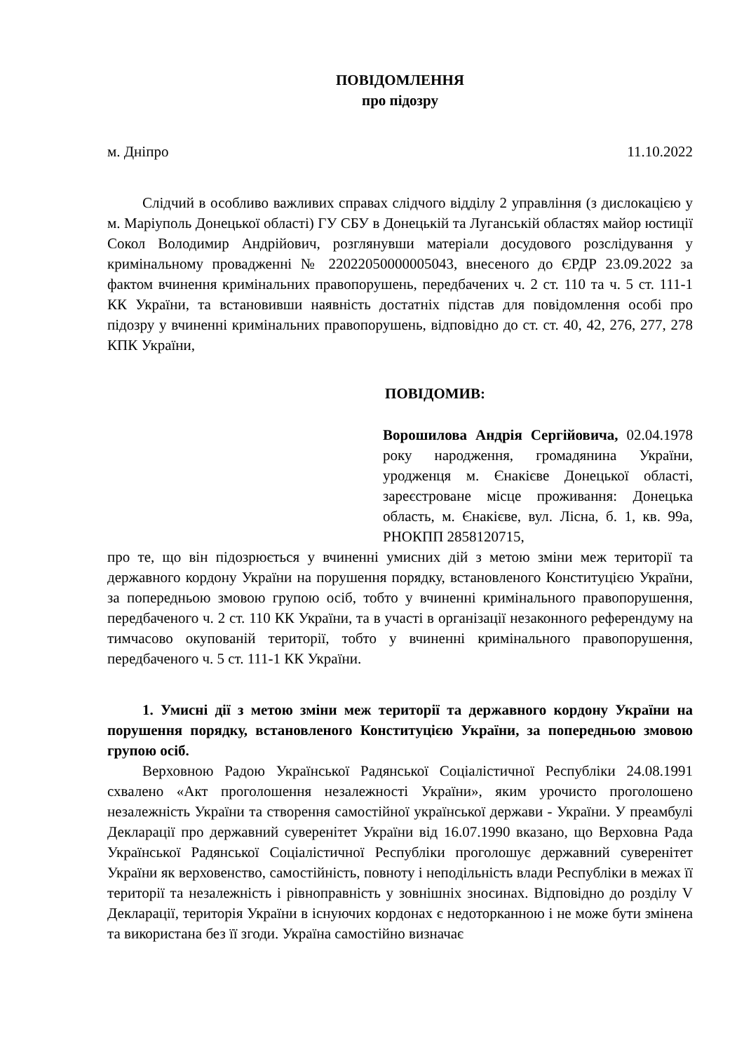ПОВІДОМЛЕННЯ
про підозру
м. Дніпро 11.10.2022
Слідчий в особливо важливих справах слідчого відділу 2 управління (з дислокацією у м. Маріуполь Донецької області) ГУ СБУ в Донецькій та Луганській областях майор юстиції Сокол Володимир Андрійович, розглянувши матеріали досудового розслідування у кримінальному провадженні № 22022050000005043, внесеного до ЄРДР 23.09.2022 за фактом вчинення кримінальних правопорушень, передбачених ч. 2 ст. 110 та ч. 5 ст. 111-1 КК України, та встановивши наявність достатніх підстав для повідомлення особі про підозру у вчиненні кримінальних правопорушень, відповідно до ст. ст. 40, 42, 276, 277, 278 КПК України,
ПОВІДОМИВ:
Ворошилова Андрія Сергійовича, 02.04.1978 року народження, громадянина України, уродженця м. Єнакієве Донецької області, зареєстроване місце проживання: Донецька область, м. Єнакієве, вул. Лісна, б. 1, кв. 99а, РНОКПП 2858120715,
про те, що він підозрюється у вчиненні умисних дій з метою зміни меж території та державного кордону України на порушення порядку, встановленого Конституцією України, за попередньою змовою групою осіб, тобто у вчиненні кримінального правопорушення, передбаченого ч. 2 ст. 110 КК України, та в участі в організації незаконного референдуму на тимчасово окупованій території, тобто у вчиненні кримінального правопорушення, передбаченого ч. 5 ст. 111-1 КК України.
1. Умисні дії з метою зміни меж території та державного кордону України на порушення порядку, встановленого Конституцією України, за попередньою змовою групою осіб.
Верховною Радою Української Радянської Соціалістичної Республіки 24.08.1991 схвалено «Акт проголошення незалежності України», яким урочисто проголошено незалежність України та створення самостійної української держави - України. У преамбулі Декларації про державний суверенітет України від 16.07.1990 вказано, що Верховна Рада Української Радянської Соціалістичної Республіки проголошує державний суверенітет України як верховенство, самостійність, повноту і неподільність влади Республіки в межах її території та незалежність і рівноправність у зовнішніх зносинах. Відповідно до розділу V Декларації, територія України в існуючих кордонах є недоторканною і не може бути змінена та використана без її згоди. Україна самостійно визначає